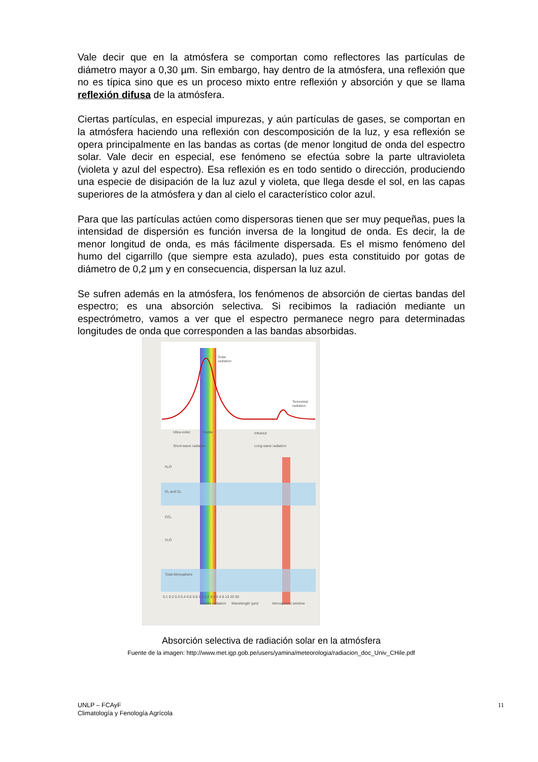Vale decir que en la atmósfera se comportan como reflectores las partículas de diámetro mayor a 0,30 µm. Sin embargo, hay dentro de la atmósfera, una reflexión que no es típica sino que es un proceso mixto entre reflexión y absorción y que se llama reflexión difusa de la atmósfera.
Ciertas partículas, en especial impurezas, y aún partículas de gases, se comportan en la atmósfera haciendo una reflexión con descomposición de la luz, y esa reflexión se opera principalmente en las bandas as cortas (de menor longitud de onda del espectro solar. Vale decir en especial, ese fenómeno se efectúa sobre la parte ultravioleta (violeta y azul del espectro). Esa reflexión es en todo sentido o dirección, produciendo una especie de disipación de la luz azul y violeta, que llega desde el sol, en las capas superiores de la atmósfera y dan al cielo el característico color azul.
Para que las partículas actúen como dispersoras tienen que ser muy pequeñas, pues la intensidad de dispersión es función inversa de la longitud de onda. Es decir, la de menor longitud de onda, es más fácilmente dispersada. Es el mismo fenómeno del humo del cigarrillo (que siempre esta azulado), pues esta constituido por gotas de diámetro de 0,2 µm y en consecuencia, dispersan la luz azul.
Se sufren además en la atmósfera, los fenómenos de absorción de ciertas bandas del espectro; es una absorción selectiva. Si recibimos la radiación mediante un espectrómetro, vamos a ver que el espectro permanece negro para determinadas longitudes de onda que corresponden a las bandas absorbidas.
Solar
radiation
Terrestrial
radiation
Ultra-violet
Visible
Infrared
Short-wave radiation
Long-wave radiation
N₂O
O₂ and O₃
CO₂
H₂O
Total Atmosphere
0.1 0.2 0.3 0.4 0.6 0.8 1 1.5 2 3 4 5 6 8 10 20 30
Visible radiation
Wavelength (µm)
Atmospheric window
Absorción selectiva de radiación solar en la atmósfera
Fuente de la imagen: http://www.met.igp.gob.pe/users/yamina/meteorologia/radiacion_doc_Univ_CHile.pdf
UNLP – FCAyF
Climatología y Fenología Agrícola
11